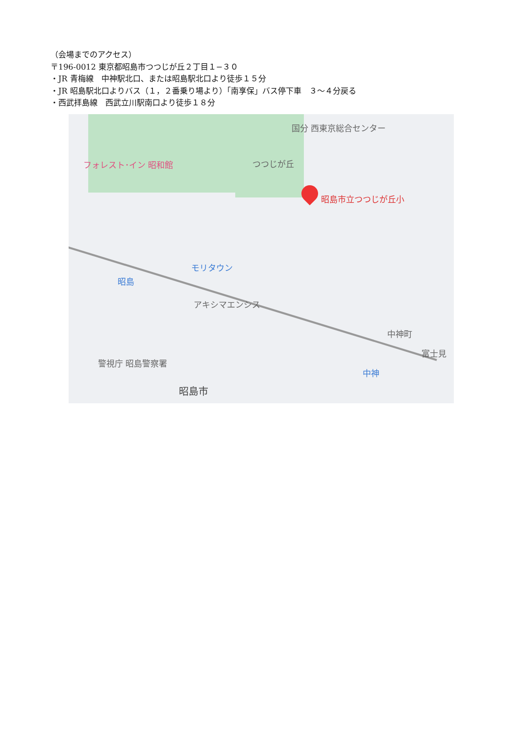（会場までのアクセス）
〒196-0012 東京都昭島市つつじが丘２丁目１−３０
・JR 青梅線　中神駅北口、または昭島駅北口より徒歩１５分
・JR 昭島駅北口よりバス（１，２番乗り場より）「南享保」バス停下車　３〜４分戻る
・西武拝島線　西武立川駅南口より徒歩１８分
国分 西東京総合センター
フォレスト･イン 昭和館 つつじが丘
昭島市立つつじが丘小
モリタウン
昭島
アキシマエンシス
中神町
富士見
警視庁 昭島警察署
中神
昭島市